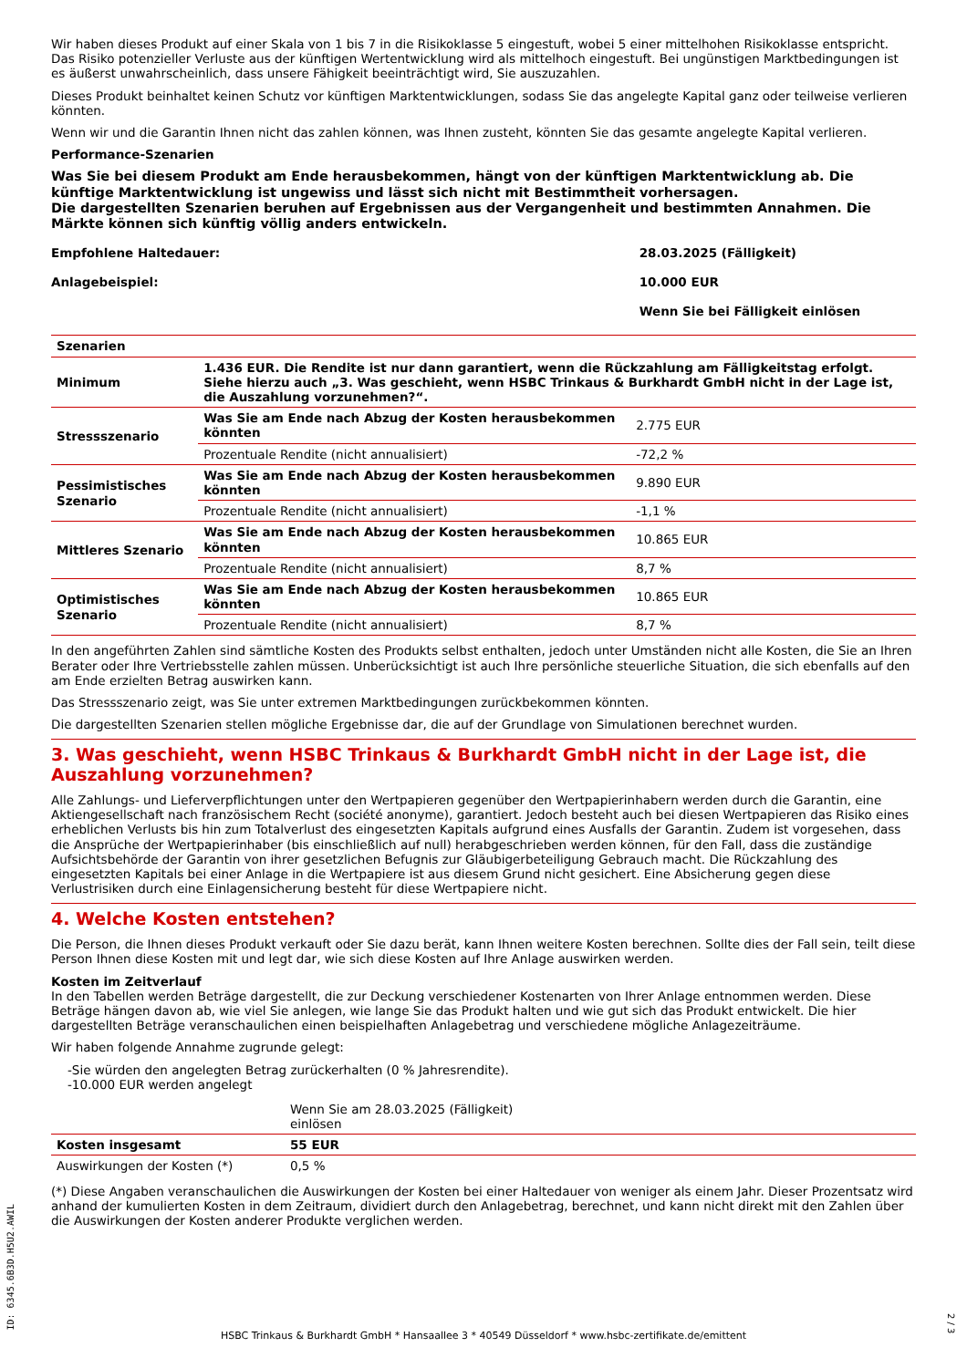Wir haben dieses Produkt auf einer Skala von 1 bis 7 in die Risikoklasse 5 eingestuft, wobei 5 einer mittelhohen Risikoklasse entspricht. Das Risiko potenzieller Verluste aus der künftigen Wertentwicklung wird als mittelhoch eingestuft. Bei ungünstigen Marktbedingungen ist es äußerst unwahrscheinlich, dass unsere Fähigkeit beeinträchtigt wird, Sie auszuzahlen.
Dieses Produkt beinhaltet keinen Schutz vor künftigen Marktentwicklungen, sodass Sie das angelegte Kapital ganz oder teilweise verlieren könnten.
Wenn wir und die Garantin Ihnen nicht das zahlen können, was Ihnen zusteht, könnten Sie das gesamte angelegte Kapital verlieren.
Performance-Szenarien
Was Sie bei diesem Produkt am Ende herausbekommen, hängt von der künftigen Marktentwicklung ab. Die künftige Marktentwicklung ist ungewiss und lässt sich nicht mit Bestimmtheit vorhersagen.
Die dargestellten Szenarien beruhen auf Ergebnissen aus der Vergangenheit und bestimmten Annahmen. Die Märkte können sich künftig völlig anders entwickeln.
| Empfohlene Haltedauer: | 28.03.2025 (Fälligkeit) |
| Anlagebeispiel: | 10.000 EUR |
| | Wenn Sie bei Fälligkeit einlösen |
| Szenarien | | |
| Minimum | 1.436 EUR. Die Rendite ist nur dann garantiert, wenn die Rückzahlung am Fälligkeitstag erfolgt. Siehe hierzu auch „3. Was geschieht, wenn HSBC Trinkaus & Burkhardt GmbH nicht in der Lage ist, die Auszahlung vorzunehmen?“. | |
| Stressszenario | Was Sie am Ende nach Abzug der Kosten herausbekommen könnten | 2.775 EUR |
| | Prozentuale Rendite (nicht annualisiert) | -72,2 % |
| Pessimistisches Szenario | Was Sie am Ende nach Abzug der Kosten herausbekommen könnten | 9.890 EUR |
| | Prozentuale Rendite (nicht annualisiert) | -1,1 % |
| Mittleres Szenario | Was Sie am Ende nach Abzug der Kosten herausbekommen könnten | 10.865 EUR |
| | Prozentuale Rendite (nicht annualisiert) | 8,7 % |
| Optimistisches Szenario | Was Sie am Ende nach Abzug der Kosten herausbekommen könnten | 10.865 EUR |
| | Prozentuale Rendite (nicht annualisiert) | 8,7 % |
In den angeführten Zahlen sind sämtliche Kosten des Produkts selbst enthalten, jedoch unter Umständen nicht alle Kosten, die Sie an Ihren Berater oder Ihre Vertriebsstelle zahlen müssen. Unberücksichtigt ist auch Ihre persönliche steuerliche Situation, die sich ebenfalls auf den am Ende erzielten Betrag auswirken kann.
Das Stressszenario zeigt, was Sie unter extremen Marktbedingungen zurückbekommen könnten.
Die dargestellten Szenarien stellen mögliche Ergebnisse dar, die auf der Grundlage von Simulationen berechnet wurden.
3. Was geschieht, wenn HSBC Trinkaus & Burkhardt GmbH nicht in der Lage ist, die Auszahlung vorzunehmen?
Alle Zahlungs- und Lieferverpflichtungen unter den Wertpapieren gegenüber den Wertpapierinhabern werden durch die Garantin, eine Aktiengesellschaft nach französischem Recht (société anonyme), garantiert. Jedoch besteht auch bei diesen Wertpapieren das Risiko eines erheblichen Verlusts bis hin zum Totalverlust des eingesetzten Kapitals aufgrund eines Ausfalls der Garantin. Zudem ist vorgesehen, dass die Ansprüche der Wertpapierinhaber (bis einschließlich auf null) herabgeschrieben werden können, für den Fall, dass die zuständige Aufsichtsbehörde der Garantin von ihrer gesetzlichen Befugnis zur Gläubigerbeteiligung Gebrauch macht. Die Rückzahlung des eingesetzten Kapitals bei einer Anlage in die Wertpapiere ist aus diesem Grund nicht gesichert. Eine Absicherung gegen diese Verlustrisiken durch eine Einlagensicherung besteht für diese Wertpapiere nicht.
4. Welche Kosten entstehen?
Die Person, die Ihnen dieses Produkt verkauft oder Sie dazu berät, kann Ihnen weitere Kosten berechnen. Sollte dies der Fall sein, teilt diese Person Ihnen diese Kosten mit und legt dar, wie sich diese Kosten auf Ihre Anlage auswirken werden.
Kosten im Zeitverlauf
In den Tabellen werden Beträge dargestellt, die zur Deckung verschiedener Kostenarten von Ihrer Anlage entnommen werden. Diese Beträge hängen davon ab, wie viel Sie anlegen, wie lange Sie das Produkt halten und wie gut sich das Produkt entwickelt. Die hier dargestellten Beträge veranschaulichen einen beispielhaften Anlagebetrag und verschiedene mögliche Anlagezeiträume.
Wir haben folgende Annahme zugrunde gelegt:
-Sie würden den angelegten Betrag zurückerhalten (0 % Jahresrendite).
-10.000 EUR werden angelegt
| | Wenn Sie am 28.03.2025 (Fälligkeit) einlösen | |
| Kosten insgesamt | 55 EUR | |
| Auswirkungen der Kosten (*) | 0,5 % | |
(*) Diese Angaben veranschaulichen die Auswirkungen der Kosten bei einer Haltedauer von weniger als einem Jahr. Dieser Prozentsatz wird anhand der kumulierten Kosten in dem Zeitraum, dividiert durch den Anlagebetrag, berechnet, und kann nicht direkt mit den Zahlen über die Auswirkungen der Kosten anderer Produkte verglichen werden.
ID: 6345.6B3D.H5U2.AWIL
2 / 3
HSBC Trinkaus & Burkhardt GmbH * Hansaallee 3 * 40549 Düsseldorf * www.hsbc-zertifikate.de/emittent